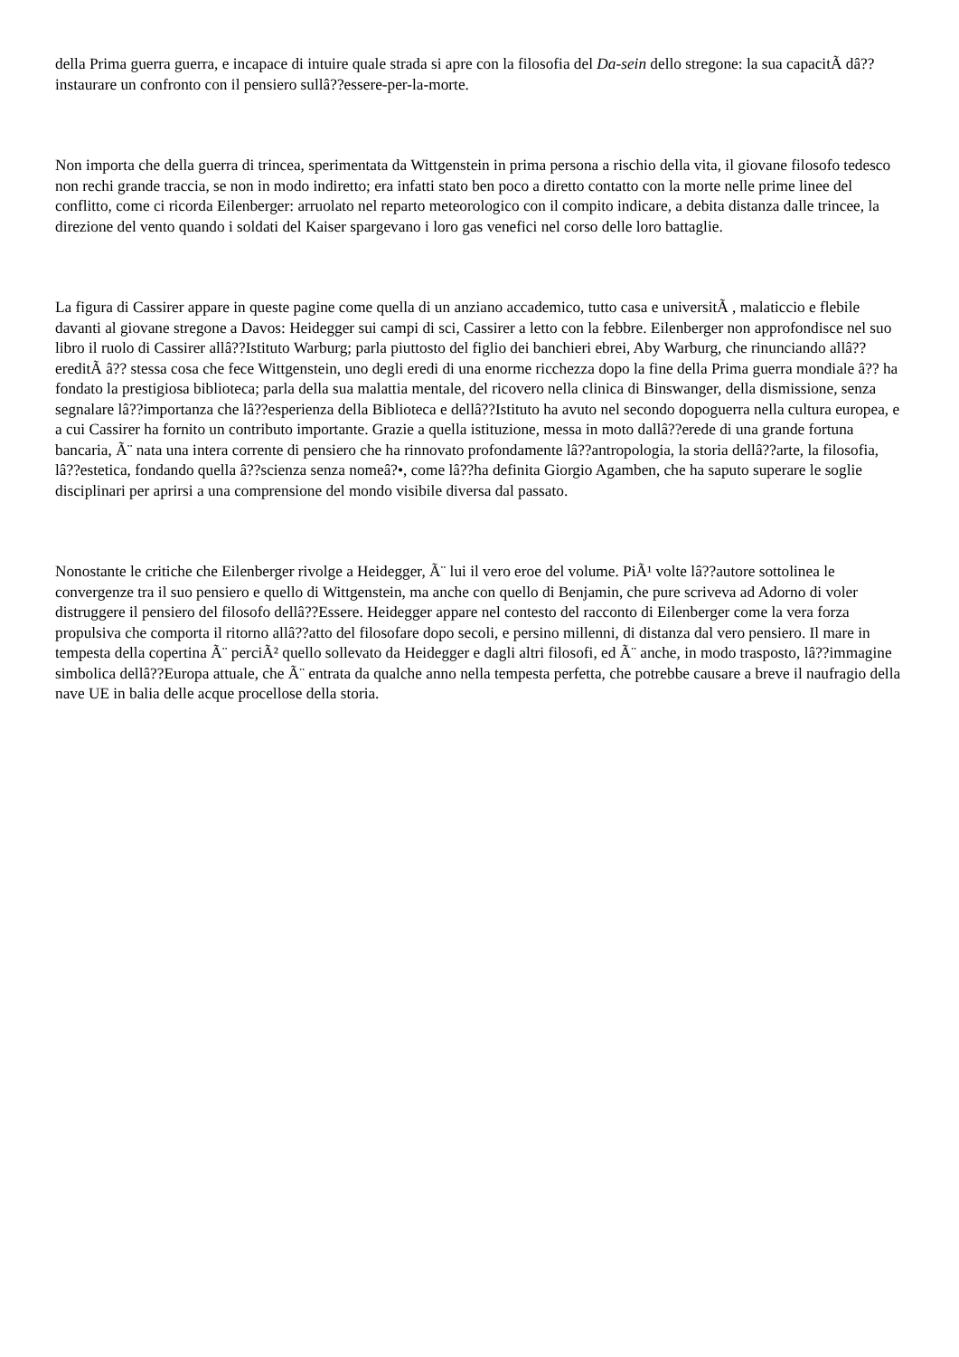della Prima guerra guerra, e incapace di intuire quale strada si apre con la filosofia del Da-sein dello stregone: la sua capacitÃ dâ??instaurare un confronto con il pensiero sullâ??essere-per-la-morte.
Non importa che della guerra di trincea, sperimentata da Wittgenstein in prima persona a rischio della vita, il giovane filosofo tedesco non rechi grande traccia, se non in modo indiretto; era infatti stato ben poco a diretto contatto con la morte nelle prime linee del conflitto, come ci ricorda Eilenberger: arruolato nel reparto meteorologico con il compito indicare, a debita distanza dalle trincee, la direzione del vento quando i soldati del Kaiser spargevano i loro gas venefici nel corso delle loro battaglie.
La figura di Cassirer appare in queste pagine come quella di un anziano accademico, tutto casa e universitÃ , malaticcio e flebile davanti al giovane stregone a Davos: Heidegger sui campi di sci, Cassirer a letto con la febbre. Eilenberger non approfondisce nel suo libro il ruolo di Cassirer allâ??Istituto Warburg; parla piuttosto del figlio dei banchieri ebrei, Aby Warburg, che rinunciando allâ??ereditÃ â?? stessa cosa che fece Wittgenstein, uno degli eredi di una enorme ricchezza dopo la fine della Prima guerra mondiale â?? ha fondato la prestigiosa biblioteca; parla della sua malattia mentale, del ricovero nella clinica di Binswanger, della dismissione, senza segnalare lâ??importanza che lâ??esperienza della Biblioteca e dellâ??Istituto ha avuto nel secondo dopoguerra nella cultura europea, e a cui Cassirer ha fornito un contributo importante. Grazie a quella istituzione, messa in moto dallâ??erede di una grande fortuna bancaria, Ã¨ nata una intera corrente di pensiero che ha rinnovato profondamente lâ??antropologia, la storia dellâ??arte, la filosofia, lâ??estetica, fondando quella â??scienza senza nomeâ?•, come lâ??ha definita Giorgio Agamben, che ha saputo superare le soglie disciplinari per aprirsi a una comprensione del mondo visibile diversa dal passato.
Nonostante le critiche che Eilenberger rivolge a Heidegger, Ã¨ lui il vero eroe del volume. PiÃ¹ volte lâ??autore sottolinea le convergenze tra il suo pensiero e quello di Wittgenstein, ma anche con quello di Benjamin, che pure scriveva ad Adorno di voler distruggere il pensiero del filosofo dellâ??Essere. Heidegger appare nel contesto del racconto di Eilenberger come la vera forza propulsiva che comporta il ritorno allâ??atto del filosofare dopo secoli, e persino millenni, di distanza dal vero pensiero. Il mare in tempesta della copertina Ã¨ perciÃ² quello sollevato da Heidegger e dagli altri filosofi, ed Ã¨ anche, in modo trasposto, lâ??immagine simbolica dellâ??Europa attuale, che Ã¨ entrata da qualche anno nella tempesta perfetta, che potrebbe causare a breve il naufragio della nave UE in balia delle acque procellose della storia.